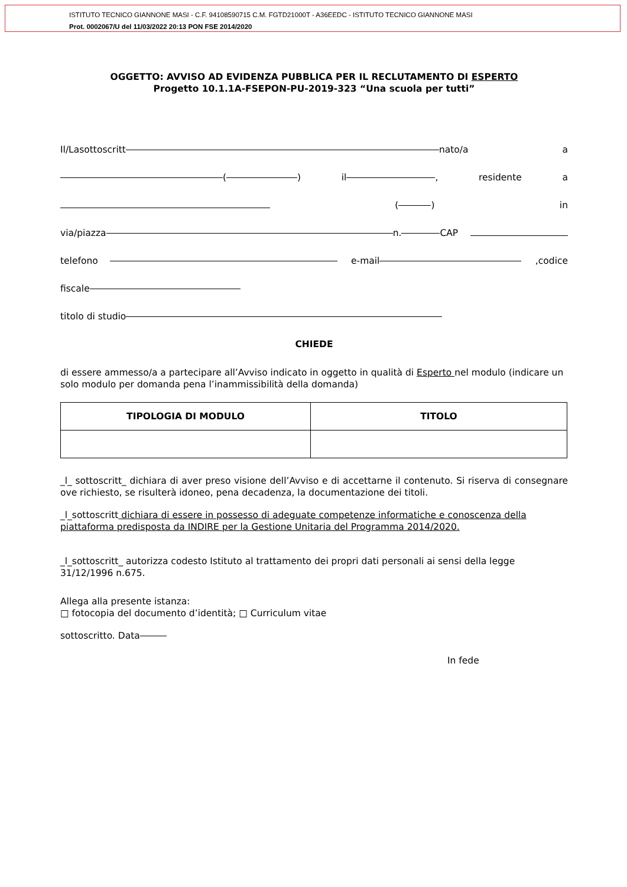ISTITUTO TECNICO GIANNONE MASI - C.F. 94108590715 C.M. FGTD21000T - A36EEDC - ISTITUTO TECNICO GIANNONE MASI
Prot. 0002067/U del 11/03/2022 20:13 PON FSE 2014/2020
OGGETTO: AVVISO AD EVIDENZA PUBBLICA PER IL RECLUTAMENTO DI ESPERTO
Progetto 10.1.1A-FSEPON-PU-2019-323 “Una scuola per tutti”
Il/Lasottoscritt nato/a a
( ) il , residente a
( ) in
via/piazza n. CAP
telefono e-mail,codice
fiscale
titolo di studio
CHIEDE
di essere ammesso/a a partecipare all’Avviso indicato in oggetto in qualità di Esperto nel modulo (indicare un solo modulo per domanda pena l’inammissibilità della domanda)
| TIPOLOGIA DI MODULO | TITOLO |
| --- | --- |
_l_ sottoscritt_ dichiara di aver preso visione dell’Avviso e di accettarne il contenuto. Si riserva di consegnare ove richiesto, se risulterà idoneo, pena decadenza, la documentazione dei titoli.
_l_sottoscritt dichiara di essere in possesso di adeguate competenze informatiche e conoscenza della piattaforma predisposta da INDIRE per la Gestione Unitaria del Programma 2014/2020.
_l_sottoscritt_ autorizza codesto Istituto al trattamento dei propri dati personali ai sensi della legge 31/12/1996 n.675.
Allega alla presente istanza:
□ fotocopia del documento d’identità; □ Curriculum vitae
sottoscritto. Data
In fede